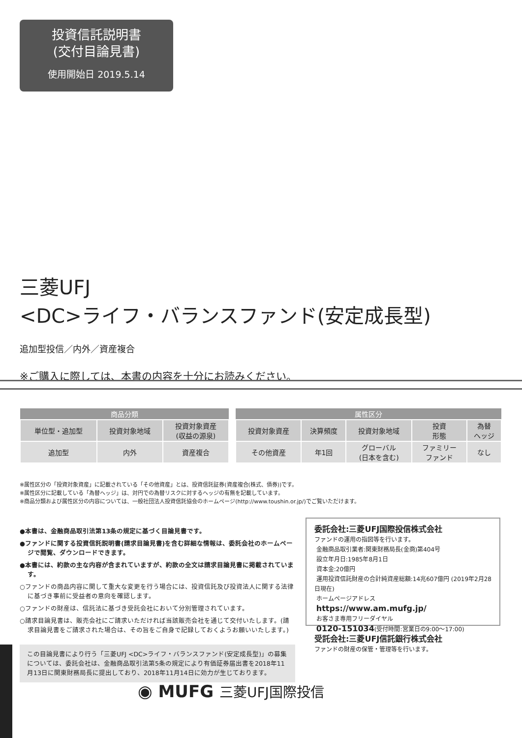投資信託説明書
(交付目論見書)
使用開始日 2019.5.14
三菱UFJ
<DC>ライフ・バランスファンド(安定成長型)
追加型投信／内外／資産複合
※ご購入に際しては、本書の内容を十分にお読みください。
| 商品分類 | | |
| --- | --- | --- |
| 単位型・追加型 | 投資対象地域 | 投資対象資産 (収益の源泉) |
| 追加型 | 内外 | 資産複合 |
| 属性区分 | | | | |
| --- | --- | --- | --- | --- |
| 投資対象資産 | 決算頻度 | 投資対象地域 | 投資 形態 | 為替 ヘッジ |
| その他資産 | 年1回 | グローバル (日本を含む) | ファミリー ファンド | なし |
※属性区分の「投資対象資産」に記載されている「その他資産」とは、投資信託証券(資産複合(株式、債券))です。
※属性区分に記載している「為替ヘッジ」は、対円での為替リスクに対するヘッジの有無を記載しています。
※商品分類および属性区分の内容については、一般社団法人投資信託協会のホームページ(http://www.toushin.or.jp/)でご覧いただけます。
●本書は、金融商品取引法第13条の規定に基づく目論見書です。
●ファンドに関する投資信託説明書(請求目論見書)を含む詳細な情報は、委託会社のホームページで閲覧、ダウンロードできます。
●本書には、約款の主な内容が含まれていますが、約款の全文は請求目論見書に掲載されています。
○ファンドの商品内容に関して重大な変更を行う場合には、投資信託及び投資法人に関する法律に基づき事前に受益者の意向を確認します。
○ファンドの財産は、信託法に基づき受託会社において分別管理されています。
○請求目論見書は、販売会社にご請求いただければ当該販売会社を通じて交付いたします。(請求目論見書をご請求された場合は、その旨をご自身で記録しておくようお願いいたします。)
この目論見書により行う「三菱UFJ <DC>ライフ・バランスファンド(安定成長型)」の募集については、委託会社は、金融商品取引法第5条の規定により有価証券届出書を2018年11月13日に関東財務局長に提出しており、2018年11月14日に効力が生じております。
委託会社:三菱UFJ国際投信株式会社
ファンドの運用の指図等を行います。
金融商品取引業者:関東財務局長(金商)第404号
設立年月日:1985年8月1日
資本金:20億円
運用投資信託財産の合計純資産総額:14兆607億円 (2019年2月28日現在)
ホームページアドレス
https://www.am.mufg.jp/
お客さま専用フリーダイヤル
0120-151034(受付時間:営業日の9:00～17:00)
受託会社:三菱UFJ信託銀行株式会社
ファンドの財産の保管・管理等を行います。
◉ MUFG 三菱UFJ国際投信